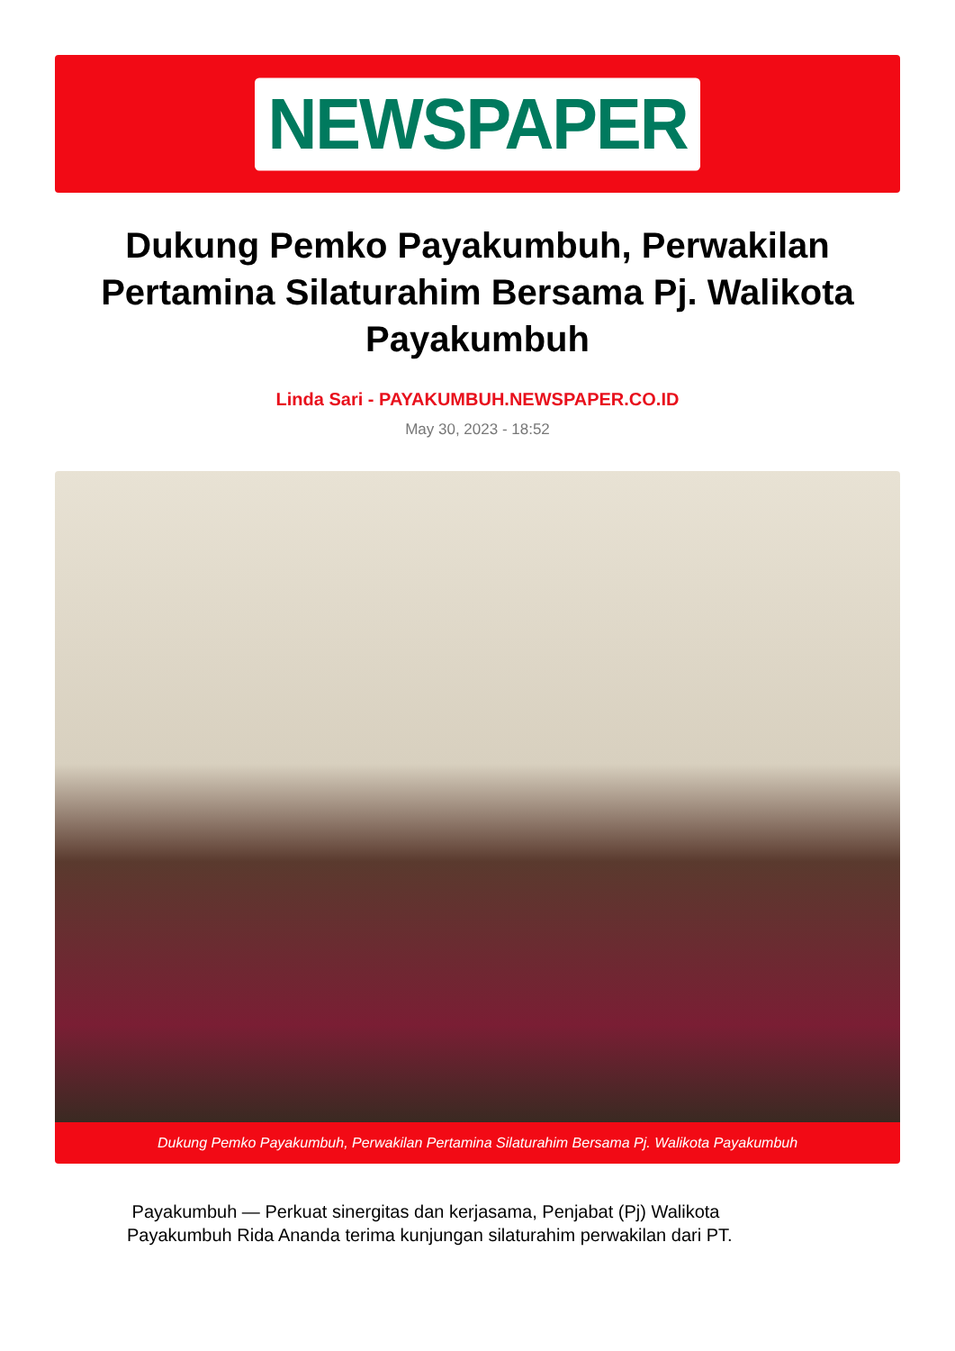NEWSPAPER
Dukung Pemko Payakumbuh, Perwakilan Pertamina Silaturahim Bersama Pj. Walikota Payakumbuh
Linda Sari - PAYAKUMBUH.NEWSPAPER.CO.ID
May 30, 2023 - 18:52
Dukung Pemko Payakumbuh, Perwakilan Pertamina Silaturahim Bersama Pj. Walikota Payakumbuh
Payakumbuh — Perkuat sinergitas dan kerjasama, Penjabat (Pj) Walikota Payakumbuh Rida Ananda terima kunjungan silaturahim perwakilan dari PT.